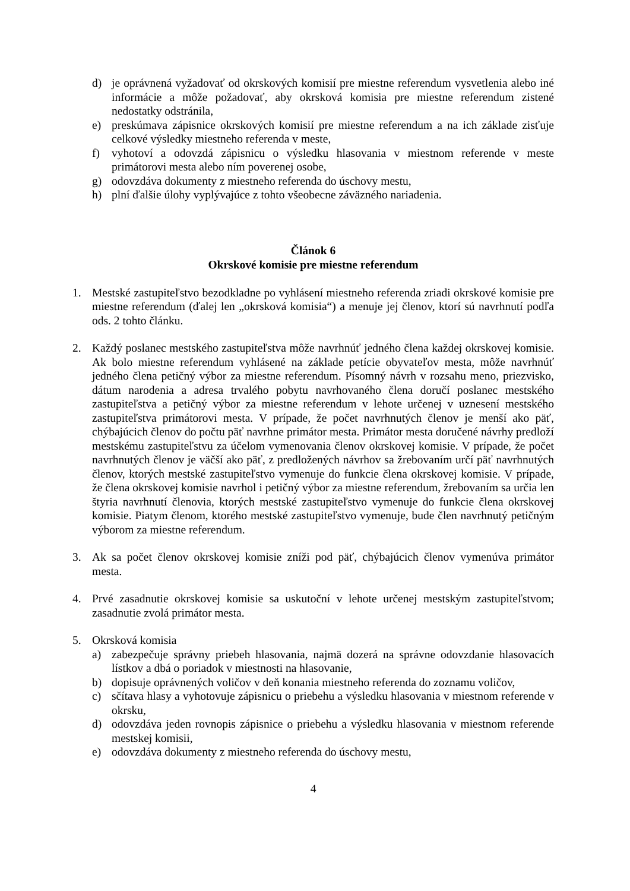d) je oprávnená vyžadovať od okrskových komisií pre miestne referendum vysvetlenia alebo iné informácie a môže požadovať, aby okrsková komisia pre miestne referendum zistené nedostatky odstránila,
e) preskúmava zápisnice okrskových komisií pre miestne referendum a na ich základe zisťuje celkové výsledky miestneho referenda v meste,
f) vyhotoví a odovzdá zápisnicu o výsledku hlasovania v miestnom referende v meste primátorovi mesta alebo ním poverenej osobe,
g) odovzdáva dokumenty z miestneho referenda do úschovy mestu,
h) plní ďalšie úlohy vyplývajúce z tohto všeobecne záväzného nariadenia.
Článok 6
Okrskové komisie pre miestne referendum
1. Mestské zastupiteľstvo bezodkladne po vyhlásení miestneho referenda zriadi okrskové komisie pre miestne referendum (ďalej len „okrsková komisia“) a menuje jej členov, ktorí sú navrhnutí podľa ods. 2 tohto článku.
2. Každý poslanec mestského zastupiteľstva môže navrhnúť jedného člena každej okrskovej komisie. Ak bolo miestne referendum vyhlásené na základe petície obyvateľov mesta, môže navrhnúť jedného člena petičný výbor za miestne referendum. Písomný návrh v rozsahu meno, priezvisko, dátum narodenia a adresa trvalého pobytu navrhovaného člena doručí poslanec mestského zastupiteľstva a petičný výbor za miestne referendum v lehote určenej v uznesení mestského zastupiteľstva primátorovi mesta. V prípade, že počet navrhnutých členov je menší ako päť, chýbajúcich členov do počtu päť navrhne primátor mesta. Primátor mesta doručené návrhy predloží mestskému zastupiteľstvu za účelom vymenovania členov okrskovej komisie. V prípade, že počet navrhnutých členov je väčší ako päť, z predložených návrhov sa žrebovaním určí päť navrhnutých členov, ktorých mestské zastupiteľstvo vymenuje do funkcie člena okrskovej komisie. V prípade, že člena okrskovej komisie navrhol i petičný výbor za miestne referendum, žrebovaním sa určia len štyria navrhnutí členovia, ktorých mestské zastupiteľstvo vymenuje do funkcie člena okrskovej komisie. Piatym členom, ktorého mestské zastupiteľstvo vymenuje, bude člen navrhnutý petičným výborom za miestne referendum.
3. Ak sa počet členov okrskovej komisie zníži pod päť, chýbajúcich členov vymenúva primátor mesta.
4. Prvé zasadnutie okrskovej komisie sa uskutoční v lehote určenej mestským zastupiteľstvom; zasadnutie zvolá primátor mesta.
5. Okrsková komisia
a) zabezpečuje správny priebeh hlasovania, najmä dozerá na správne odovzdanie hlasovacích lístkov a dbá o poriadok v miestnosti na hlasovanie,
b) dopisuje oprávnených voličov v deň konania miestneho referenda do zoznamu voličov,
c) sčítava hlasy a vyhotovuje zápisnicu o priebehu a výsledku hlasovania v miestnom referende v okrsku,
d) odovzdáva jeden rovnopis zápisnice o priebehu a výsledku hlasovania v miestnom referende mestskej komisii,
e) odovzdáva dokumenty z miestneho referenda do úschovy mestu,
4